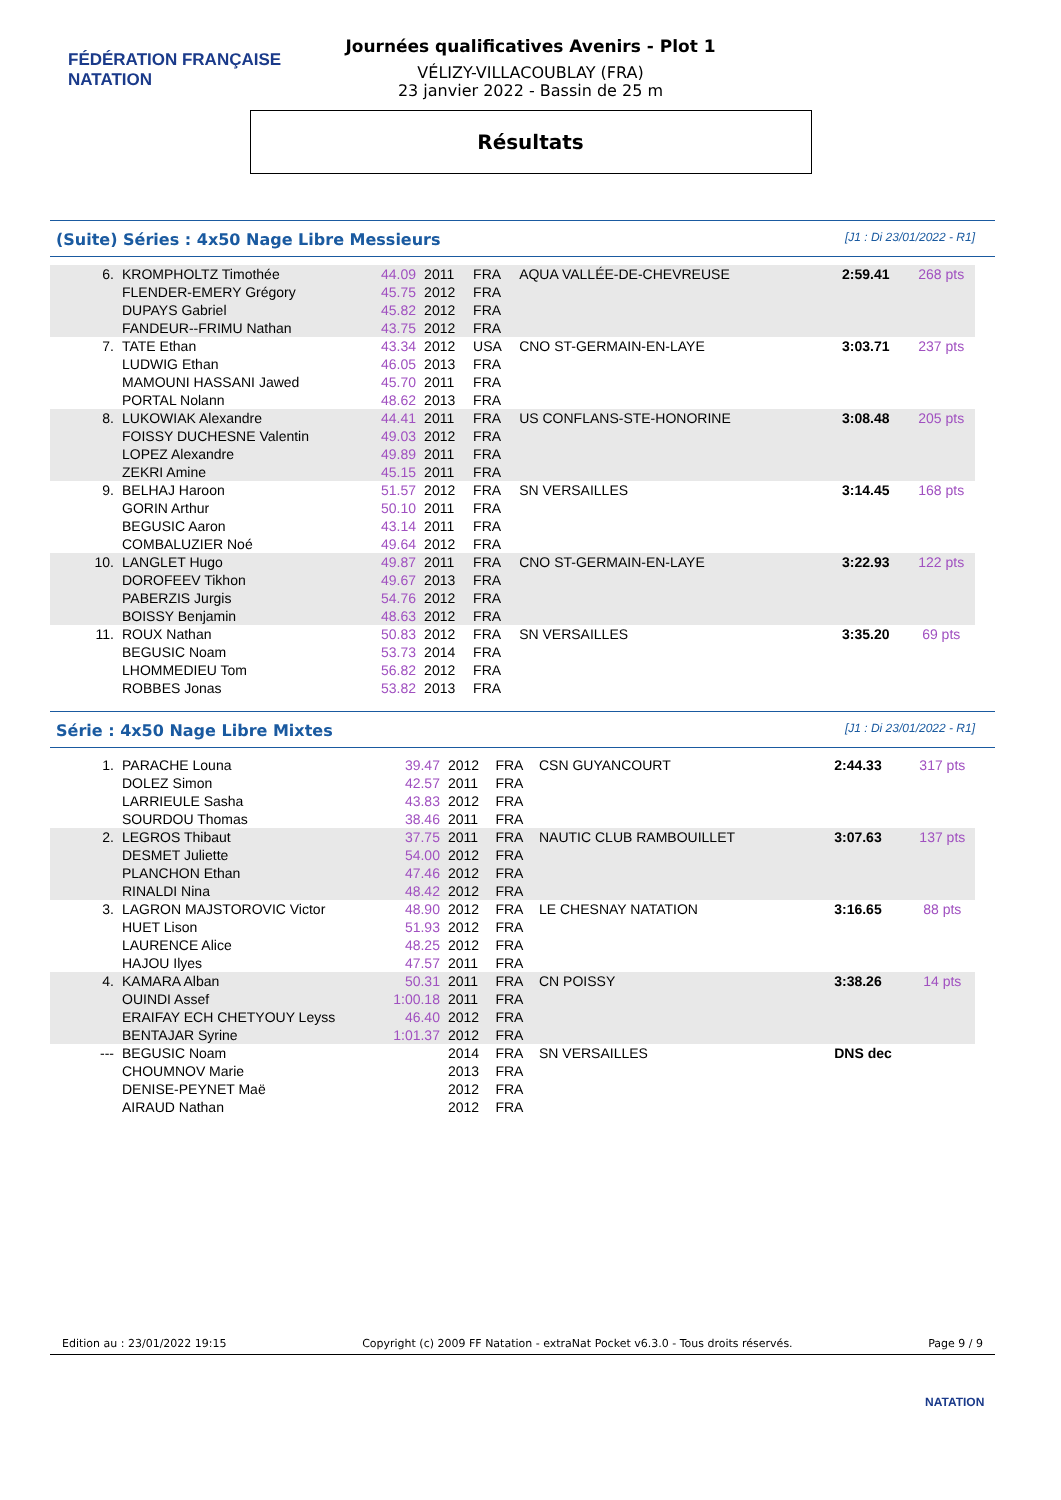FÉDÉRATION FRANÇAISE
NATATION
Journées qualificatives Avenirs - Plot 1
VÉLIZY-VILLACOUBLAY (FRA)
23 janvier 2022 - Bassin de 25 m
Résultats
(Suite) Séries : 4x50 Nage Libre Messieurs [J1 : Di 23/01/2022 - R1]
| 6. | KROMPHOLTZ Timothée | 44.09 | 2011 | FRA | AQUA VALLÉE-DE-CHEVREUSE | | 2:59.41 | 268 pts |
| | FLENDER-EMERY Grégory | 45.75 | 2012 | FRA | | | | |
| | DUPAYS Gabriel | 45.82 | 2012 | FRA | | | | |
| | FANDEUR--FRIMU Nathan | 43.75 | 2012 | FRA | | | | |
| 7. | TATE Ethan | 43.34 | 2012 | USA | CNO ST-GERMAIN-EN-LAYE | | 3:03.71 | 237 pts |
| | LUDWIG Ethan | 46.05 | 2013 | FRA | | | | |
| | MAMOUNI HASSANI Jawed | 45.70 | 2011 | FRA | | | | |
| | PORTAL Nolann | 48.62 | 2013 | FRA | | | | |
| 8. | LUKOWIAK Alexandre | 44.41 | 2011 | FRA | US CONFLANS-STE-HONORINE | | 3:08.48 | 205 pts |
| | FOISSY DUCHESNE Valentin | 49.03 | 2012 | FRA | | | | |
| | LOPEZ Alexandre | 49.89 | 2011 | FRA | | | | |
| | ZEKRI Amine | 45.15 | 2011 | FRA | | | | |
| 9. | BELHAJ Haroon | 51.57 | 2012 | FRA | SN VERSAILLES | | 3:14.45 | 168 pts |
| | GORIN Arthur | 50.10 | 2011 | FRA | | | | |
| | BEGUSIC Aaron | 43.14 | 2011 | FRA | | | | |
| | COMBALUZIER Noé | 49.64 | 2012 | FRA | | | | |
| 10. | LANGLET Hugo | 49.87 | 2011 | FRA | CNO ST-GERMAIN-EN-LAYE | | 3:22.93 | 122 pts |
| | DOROFEEV Tikhon | 49.67 | 2013 | FRA | | | | |
| | PABERZIS Jurgis | 54.76 | 2012 | FRA | | | | |
| | BOISSY Benjamin | 48.63 | 2012 | FRA | | | | |
| 11. | ROUX Nathan | 50.83 | 2012 | FRA | SN VERSAILLES | | 3:35.20 | 69 pts |
| | BEGUSIC Noam | 53.73 | 2014 | FRA | | | | |
| | LHOMMEDIEU Tom | 56.82 | 2012 | FRA | | | | |
| | ROBBES Jonas | 53.82 | 2013 | FRA | | | | |
Série : 4x50 Nage Libre Mixtes [J1 : Di 23/01/2022 - R1]
| 1. | PARACHE Louna | 39.47 | 2012 | FRA | CSN GUYANCOURT | | 2:44.33 | 317 pts |
| | DOLEZ Simon | 42.57 | 2011 | FRA | | | | |
| | LARRIEULE Sasha | 43.83 | 2012 | FRA | | | | |
| | SOURDOU Thomas | 38.46 | 2011 | FRA | | | | |
| 2. | LEGROS Thibaut | 37.75 | 2011 | FRA | NAUTIC CLUB RAMBOUILLET | | 3:07.63 | 137 pts |
| | DESMET Juliette | 54.00 | 2012 | FRA | | | | |
| | PLANCHON Ethan | 47.46 | 2012 | FRA | | | | |
| | RINALDI Nina | 48.42 | 2012 | FRA | | | | |
| 3. | LAGRON MAJSTOROVIC Victor | 48.90 | 2012 | FRA | LE CHESNAY NATATION | | 3:16.65 | 88 pts |
| | HUET Lison | 51.93 | 2012 | FRA | | | | |
| | LAURENCE Alice | 48.25 | 2012 | FRA | | | | |
| | HAJOU Ilyes | 47.57 | 2011 | FRA | | | | |
| 4. | KAMARA Alban | 50.31 | 2011 | FRA | CN POISSY | | 3:38.26 | 14 pts |
| | OUINDI Assef | 1:00.18 | 2011 | FRA | | | | |
| | ERAIFAY ECH CHETYOUY Leyss | 46.40 | 2012 | FRA | | | | |
| | BENTAJAR Syrine | 1:01.37 | 2012 | FRA | | | | |
| --- | BEGUSIC Noam | | 2014 | FRA | SN VERSAILLES | | DNS dec | |
| | CHOUMNOV Marie | | 2013 | FRA | | | | |
| | DENISE-PEYNET Maë | | 2012 | FRA | | | | |
| | AIRAUD Nathan | | 2012 | FRA | | | | |
Edition au : 23/01/2022 19:15 Copyright (c) 2009 FF Natation - extraNat Pocket v6.3.0 - Tous droits réservés. Page 9 / 9
NATATION